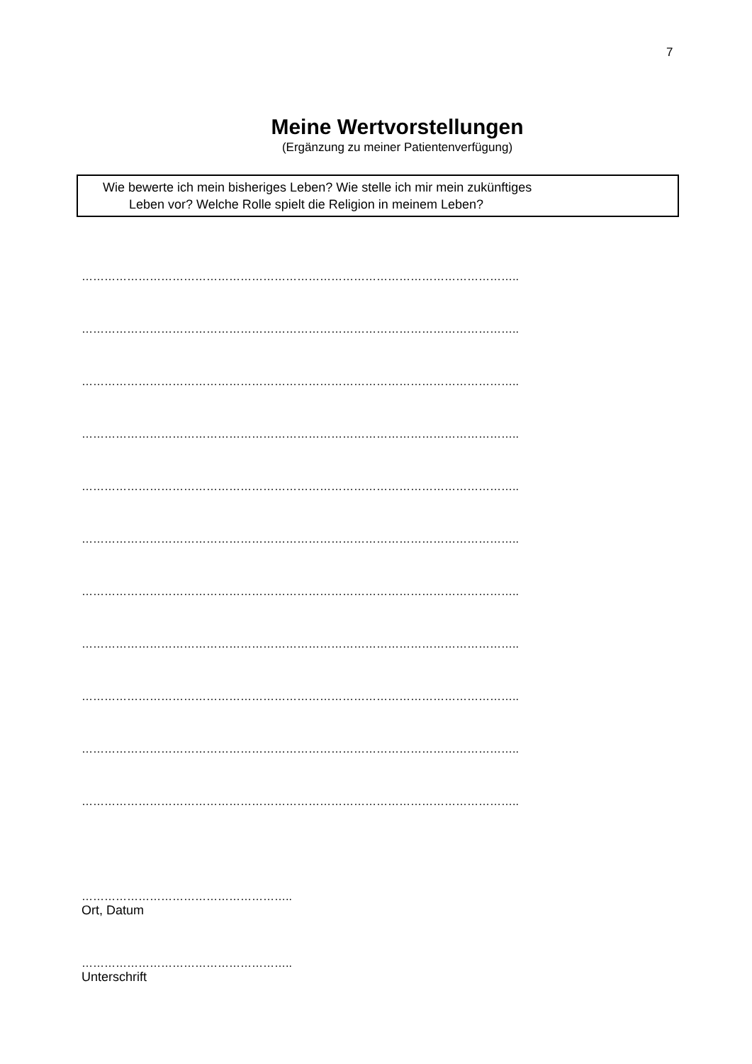7
Meine Wertvorstellungen
(Ergänzung zu meiner Patientenverfügung)
Wie bewerte ich mein bisheriges Leben? Wie stelle ich mir mein zukünftiges
Leben vor? Welche Rolle spielt die Religion in meinem Leben?
……………………………………………………………………………………………………..
……………………………………………………………………………………………………..
……………………………………………………………………………………………………..
……………………………………………………………………………………………………..
……………………………………………………………………………………………………..
……………………………………………………………………………………………………..
……………………………………………………………………………………………………..
……………………………………………………………………………………………………..
……………………………………………………………………………………………………..
……………………………………………………………………………………………………..
……………………………………………………………………………………………………..
………………………………………………..
Ort, Datum
………………………………………………..
Unterschrift